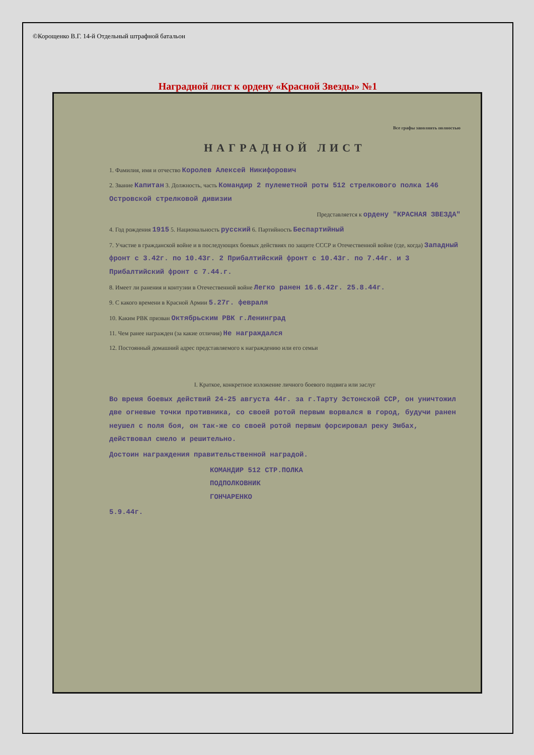©Корощенко В.Г. 14-й Отдельный штрафной батальон
Наградной лист к ордену «Красной Звезды» №1
Все графы заполнять полностью
НАГРАДНОЙ ЛИСТ
1. Фамилия, имя и отчество Королев Алексей Никифорович
2. Звание Капитан 3. Должность, часть Командир 2 пулеметной роты 512 стрелкового полка 146 Островской стрелковой дивизии
Представляется к ордену "КРАСНАЯ ЗВЕЗДА"
4. Год рождения 1915 5. Национальность русский 6. Партийность Беспартийный
7. Участие в гражданской войне и в последующих боевых действиях по защите СССР и Отечественной войне (где, когда) Западный фронт с 3.42г. по 10.43г. 2 Прибалтийский фронт с 10.43г. по 7.44г. и 3 Прибалтийский фронт с 7.44.г.
8. Имеет ли ранения и контузии в Отечественной войне Легко ранен 16.6.42г. 25.8.44г.
9. С какого времени в Красной Армии 5.27г. февраля
10. Каким РВК призван Октябрьским РВК г.Ленинград
11. Чем ранее награжден (за какие отличия) Не награждался
12. Постоянный домашний адрес представляемого к награждению или его семьи
I. Краткое, конкретное изложение личного боевого подвига или заслуг
Во время боевых действий 24-25 августа 44г. за г.Тарту Эстонской ССР, он уничтожил две огневые точки противника, со своей ротой первым ворвался в город, будучи ранен неушел с поля боя, он так-же со своей ротой первым форсировал реку Эмбах, действовал смело и решительно.
Достоин награждения правительственной наградой.
КОМАНДИР 512 СТР.ПОЛКА
ПОДПОЛКОВНИК
ГОНЧАРЕНКО
5.9.44г.